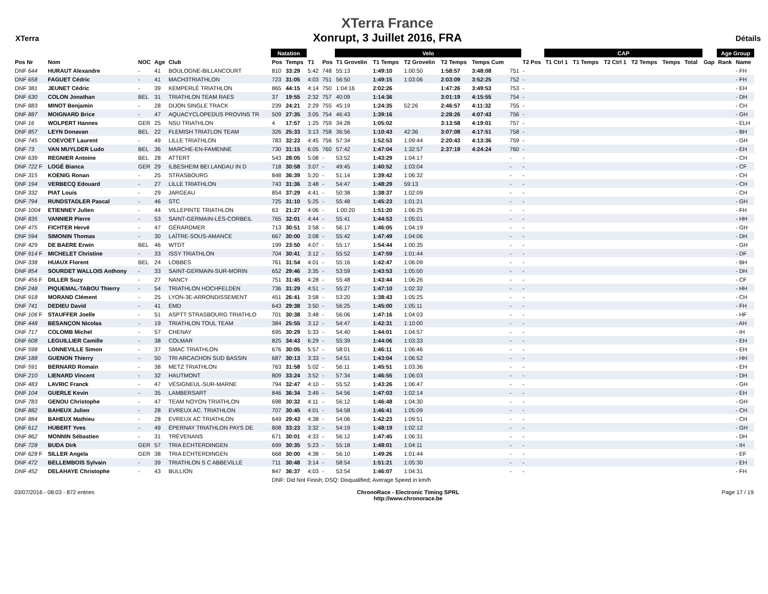XTerra
XTerra France
Xonrupt, 3 Juillet 2016, FRA
Détails
| | | | | | Natation | | | | Velo | | | | | | | CAP | | | | | | | | Age Group | |
| --- | --- | --- | --- | --- | --- | --- | --- | --- | --- | --- | --- | --- | --- | --- | --- | --- | --- | --- | --- | --- | --- | --- | --- | --- | --- |
| Pos Nr | Nom | NOC | Age | Club | Pos | Temps | T1 | Pos | T1 Grovelin | T1 Temps | T2 Grovelin | T2 Temps | Temps Cum | | T2 Pos | T1 Ctrl 1 | T1 Temps | T2 Ctrl 1 | T2 Temps | Temps | Total | | Gap | Rank | Name |
| DNF 644 | HURAUT Alexandre | - | 41 | BOULOGNE-BILLANCOURT | 810 | 33:29 | 5:42 | 748 | 55:13 | 1:49:10 | 1:00:50 | 1:58:57 | 3:48:08 | 751 | - | | | | | | | | | | - FH |
| DNF 658 | FAGUET Cédric | - | 41 | MACH3TRIATHLON | 723 | 31:05 | 4:03 | 751 | 56:50 | 1:49:15 | 1:03:06 | 2:03:09 | 3:52:25 | 752 | - | | | | | | | | | | - FH |
| DNF 381 | JEUNET Cédric | - | 39 | KEMPERLÉ TRIATHLON | 865 | 44:15 | 4:14 | 750 | 1:04:16 | 2:02:26 | | 1:47:26 | 3:49:53 | 753 | - | | | | | | | | | | - EH |
| DNF 630 | COLON Jonathan | BEL | 31 | TRIATHLON TEAM RAES | 37 | 19:55 | 2:32 | 757 | 40:09 | 1:14:36 | | 3:01:19 | 4:15:55 | 754 | - | | | | | | | | | | - DH |
| DNF 883 | MINOT Benjamin | - | 28 | DIJON SINGLE TRACK | 239 | 24:21 | 2:29 | 755 | 45:19 | 1:24:35 | 52:26 | 2:46:57 | 4:11:32 | 755 | - | | | | | | | | | | - CH |
| DNF 887 | MOIGNARD Brice | - | 47 | AQUACYCLOPEDUS PROVINS TR | 509 | 27:35 | 3:05 | 754 | 46:43 | 1:39:16 | | 2:28:26 | 4:07:43 | 756 | - | | | | | | | | | | - GH |
| DNF 16 | WOLPERT Hannes | GER | 25 | NSU TRIATHLON | 4 | 17:57 | 1:25 | 759 | 34:28 | 1:05:02 | | 3:13:58 | 4:19:01 | 757 | - | | | | | | | | | | - ELH |
| DNF 857 | LEYN Donavan | BEL | 22 | FLEMISH TRIATLON TEAM | 326 | 25:33 | 3:13 | 758 | 36:56 | 1:10:43 | 42:36 | 3:07:08 | 4:17:51 | 758 | - | | | | | | | | | | - BH |
| DNF 745 | COEVOET Laurent | - | 49 | LILLE TRIATHLON | 783 | 32:23 | 4:45 | 756 | 57:34 | 1:52:53 | 1:09:44 | 2:20:43 | 4:13:36 | 759 | - | | | | | | | | | | - GH |
| DNF 73 | VAN MUYLDER Ludo | BEL | 36 | MARCHE-EN-FAMENNE | 730 | 31:15 | 6:05 | 760 | 57:42 | 1:47:04 | 1:32:57 | 2:37:19 | 4:24:24 | 760 | - | | | | | | | | | | - EH |
| DNF 639 | REGNIER Antoine | BEL | 28 | ATTERT | 543 | 28:05 | 5:08 | - | 53:52 | 1:43:29 | 1:04:17 | | | - | - | | | | | | | | | | - CH |
| DNF 722 F | LOGÉ Bianca | GER | 29 | ILBESHEIM BEI LANDAU IN D | 718 | 30:58 | 3:07 | - | 49:45 | 1:40:52 | 1:03:04 | | | - | - | | | | | | | | | | - CF |
| DNF 315 | KOENIG Ronan | - | 25 | STRASBOURG | 848 | 36:39 | 5:20 | - | 51:14 | 1:39:42 | 1:06:32 | | | - | - | | | | | | | | | | - CH |
| DNF 194 | VERBECQ Edouard | - | 27 | LILLE TRIATHLON | 743 | 31:36 | 3:48 | - | 54:47 | 1:48:29 | 59:13 | | | - | - | | | | | | | | | | - CH |
| DNF 332 | PIAT Louis | - | 29 | JARGEAU | 854 | 37:29 | 4:41 | - | 50:38 | 1:38:37 | 1:02:09 | | | - | - | | | | | | | | | | - CH |
| DNF 794 | RUNDSTADLER Pascal | - | 46 | STC | 725 | 31:10 | 5:25 | - | 55:48 | 1:45:23 | 1:01:21 | | | - | - | | | | | | | | | | - GH |
| DNF 1004 | ETIENNEY Julien | - | 44 | VILLEPINTE TRIATHLON | 63 | 21:27 | 4:06 | - | 1:00:20 | 1:51:20 | 1:06:25 | | | - | - | | | | | | | | | | - FH |
| DNF 835 | VANNIER Pierre | - | 53 | SAINT-GERMAIN-LÈS-CORBEIL | 765 | 32:01 | 4:44 | - | 55:41 | 1:44:53 | 1:05:01 | | | - | - | | | | | | | | | | - HH |
| DNF 475 | FICHTER Hervé | - | 47 | GÉRARDMER | 713 | 30:51 | 3:58 | - | 56:17 | 1:46:05 | 1:04:19 | | | - | - | | | | | | | | | | - GH |
| DNF 594 | SIMONIN Thomas | - | 30 | LAÎTRE-SOUS-AMANCE | 667 | 30:00 | 3:08 | - | 55:42 | 1:47:49 | 1:04:06 | | | - | - | | | | | | | | | | - DH |
| DNF 429 | DE BAERE Erwin | BEL | 46 | WTDT | 199 | 23:50 | 4:07 | - | 55:17 | 1:54:44 | 1:00:35 | | | - | - | | | | | | | | | | - GH |
| DNF 914 F | MICHELET Christine | - | 33 | ISSY TRIATHLON | 704 | 30:41 | 3:12 | - | 55:52 | 1:47:59 | 1:01:44 | | | - | - | | | | | | | | | | - DF |
| DNF 338 | HUAUX Florent | BEL | 24 | LOBBES | 761 | 31:54 | 4:01 | - | 55:16 | 1:42:47 | 1:06:09 | | | - | - | | | | | | | | | | - BH |
| DNF 854 | SOURDET WALLOIS Anthony | - | 33 | SAINT-GERMAIN-SUR-MORIN | 652 | 29:46 | 3:35 | - | 53:59 | 1:43:53 | 1:05:00 | | | - | - | | | | | | | | | | - DH |
| DNF 456 F | DILLER Suzy | - | 27 | NANCY | 751 | 31:45 | 4:28 | - | 55:48 | 1:43:44 | 1:06:26 | | | - | - | | | | | | | | | | - CF |
| DNF 248 | PIQUEMAL-TABOU Thierry | - | 54 | TRIATHLON HOCHFELDEN | 736 | 31:29 | 4:51 | - | 55:27 | 1:47:10 | 1:02:32 | | | - | - | | | | | | | | | | - HH |
| DNF 918 | MORAND Clément | - | 25 | LYON-3E-ARRONDISSEMENT | 451 | 26:41 | 3:58 | - | 53:20 | 1:38:43 | 1:05:25 | | | - | - | | | | | | | | | | - CH |
| DNF 741 | DEDIEU David | - | 41 | EMD | 643 | 29:38 | 3:50 | - | 56:25 | 1:45:00 | 1:05:11 | | | - | - | | | | | | | | | | - FH |
| DNF 106 F | STAUFFER Joelle | - | 51 | ASPTT STRASBOURG TRIATHLO | 701 | 30:38 | 3:48 | - | 56:06 | 1:47:16 | 1:04:03 | | | - | - | | | | | | | | | | - HF |
| DNF 448 | BESANÇON Nicolas | - | 19 | TRIATHLON TOUL TEAM | 384 | 25:55 | 3:12 | - | 54:47 | 1:42:31 | 1:10:00 | | | - | - | | | | | | | | | | - AH |
| DNF 717 | COLOMB Michel | - | 57 | CHENAY | 695 | 30:29 | 5:33 | - | 54:40 | 1:44:01 | 1:04:57 | | | - | - | | | | | | | | | | - IH |
| DNF 608 | LEGUILLIER Camille | - | 38 | COLMAR | 825 | 34:43 | 6:29 | - | 55:39 | 1:44:06 | 1:03:33 | | | - | - | | | | | | | | | | - EH |
| DNF 598 | LONNEVILLE Simon | - | 37 | SMAC TRIATHLON | 676 | 30:05 | 5:57 | - | 58:01 | 1:46:11 | 1:06:46 | | | - | - | | | | | | | | | | - EH |
| DNF 188 | GUENON Thierry | - | 50 | TRI ARCACHON SUD BASSIN | 687 | 30:13 | 3:33 | - | 54:51 | 1:43:04 | 1:06:52 | | | - | - | | | | | | | | | | - HH |
| DNF 591 | BERNARD Romain | - | 38 | METZ TRIATHLON | 763 | 31:58 | 5:02 | - | 56:11 | 1:45:51 | 1:03:36 | | | - | - | | | | | | | | | | - EH |
| DNF 210 | LIENARD Vincent | - | 32 | HAUTMONT | 809 | 33:24 | 3:52 | - | 57:34 | 1:46:55 | 1:06:03 | | | - | - | | | | | | | | | | - DH |
| DNF 483 | LAVRIC Franck | - | 47 | VÉSIGNEUL-SUR-MARNE | 794 | 32:47 | 4:10 | - | 55:52 | 1:43:26 | 1:06:47 | | | - | - | | | | | | | | | | - GH |
| DNF 104 | GUERLE Kevin | - | 35 | LAMBERSART | 846 | 36:34 | 3:49 | - | 54:56 | 1:47:03 | 1:02:14 | | | - | - | | | | | | | | | | - EH |
| DNF 783 | GENOU Christophe | - | 47 | TEAM NOYON TRIATHLON | 698 | 30:32 | 4:11 | - | 56:12 | 1:46:48 | 1:04:30 | | | - | - | | | | | | | | | | - GH |
| DNF 882 | BAHEUX Julien | - | 28 | EVREUX AC. TRIATHLON | 707 | 30:45 | 4:01 | - | 54:58 | 1:46:41 | 1:05:09 | | | - | - | | | | | | | | | | - CH |
| DNF 884 | BAHEUX Mathieu | - | 28 | EVREUX AC TRIATHLON | 649 | 29:43 | 4:38 | - | 54:06 | 1:42:23 | 1:09:51 | | | - | - | | | | | | | | | | - CH |
| DNF 612 | HUBERT Yves | - | 49 | ÉPERNAY TRIATHLON PAYS DE | 808 | 33:23 | 3:32 | - | 54:19 | 1:48:19 | 1:02:12 | | | - | - | | | | | | | | | | - GH |
| DNF 862 | MONNIN Sébastien | - | 31 | TRÉVENANS | 671 | 30:01 | 4:33 | - | 56:12 | 1:47:45 | 1:06:31 | | | - | - | | | | | | | | | | - DH |
| DNF 728 | BUDA Dirk | GER | 57 | TRIA ECHTERDINGEN | 699 | 30:35 | 5:23 | - | 55:18 | 1:48:01 | 1:04:11 | | | - | - | | | | | | | | | | - IH |
| DNF 628 F | SILLER Angela | GER | 38 | TRIA ECHTERDINGEN | 668 | 30:00 | 4:38 | - | 56:10 | 1:49:26 | 1:01:44 | | | - | - | | | | | | | | | | - EF |
| DNF 472 | BELLEMBOIS Sylvain | - | 39 | TRIATHLON S C ABBEVILLE | 711 | 30:48 | 3:14 | - | 58:54 | 1:51:21 | 1:05:30 | | | - | - | | | | | | | | | | - EH |
| DNF 452 | DELAHAYE Christophe | - | 43 | BULLION | 847 | 36:37 | 4:03 | - | 53:54 | 1:46:07 | 1:04:31 | | | - | - | | | | | | | | | | - FH |
| | | | | | DNF: Did Not Finish; DSQ: Disqualified; Average Speed in km/h | | | | | | | | | | | | | | | | | | | | |
03/07/2016 - 08:03 - 872 entries
ChronoRace - Electronic Timing SPRL
http://www.chronorace.be
Page 17 / 19